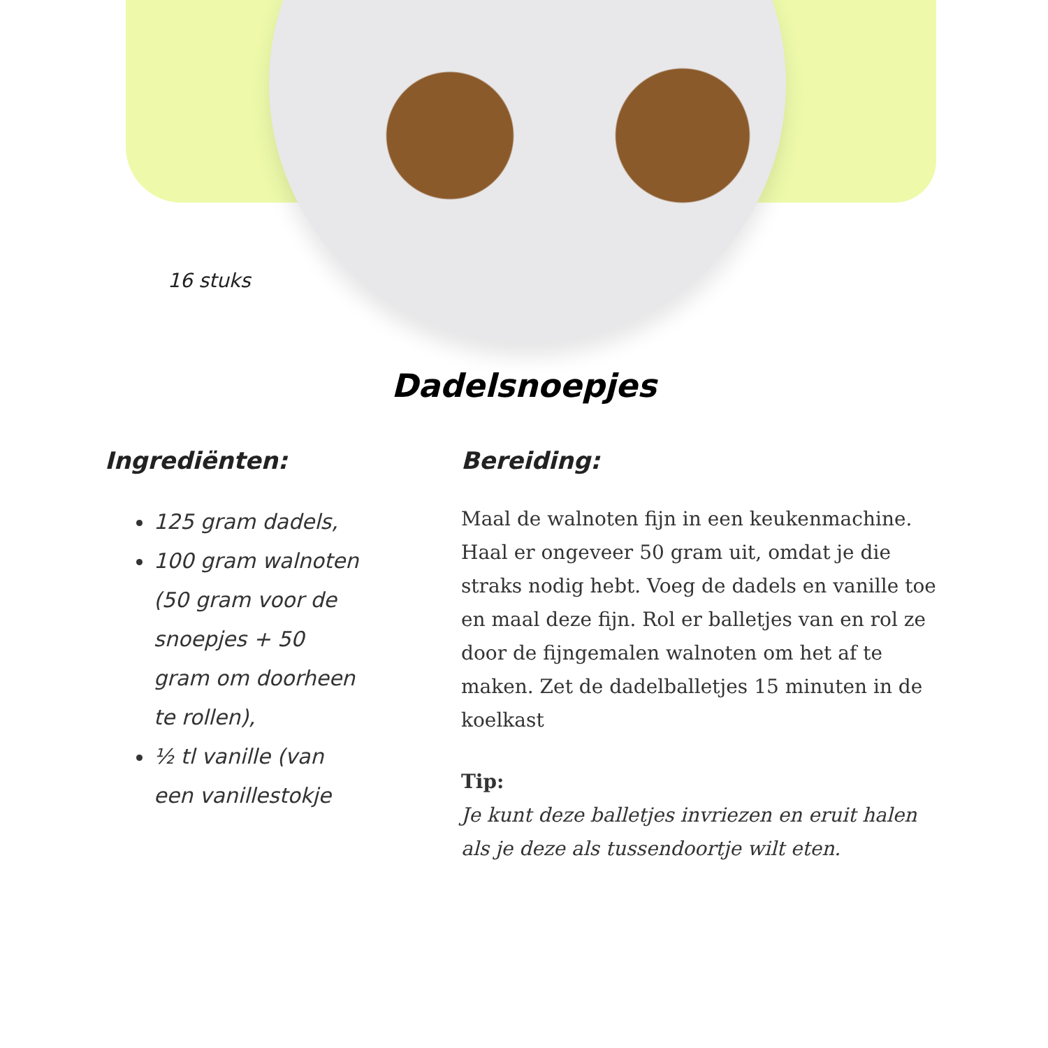16 stuks
Dadelsnoepjes
Ingrediënten:
125 gram dadels,
100 gram walnoten (50 gram voor de snoepjes + 50 gram om doorheen te rollen),
½ tl vanille (van een vanillestokje
Bereiding:
Maal de walnoten fijn in een keukenmachine. Haal er ongeveer 50 gram uit, omdat je die straks nodig hebt. Voeg de dadels en vanille toe en maal deze fijn. Rol er balletjes van en rol ze door de fijngemalen walnoten om het af te maken. Zet de dadelballetjes 15 minuten in de koelkast
Tip:
Je kunt deze balletjes invriezen en eruit halen als je deze als tussendoortje wilt eten.